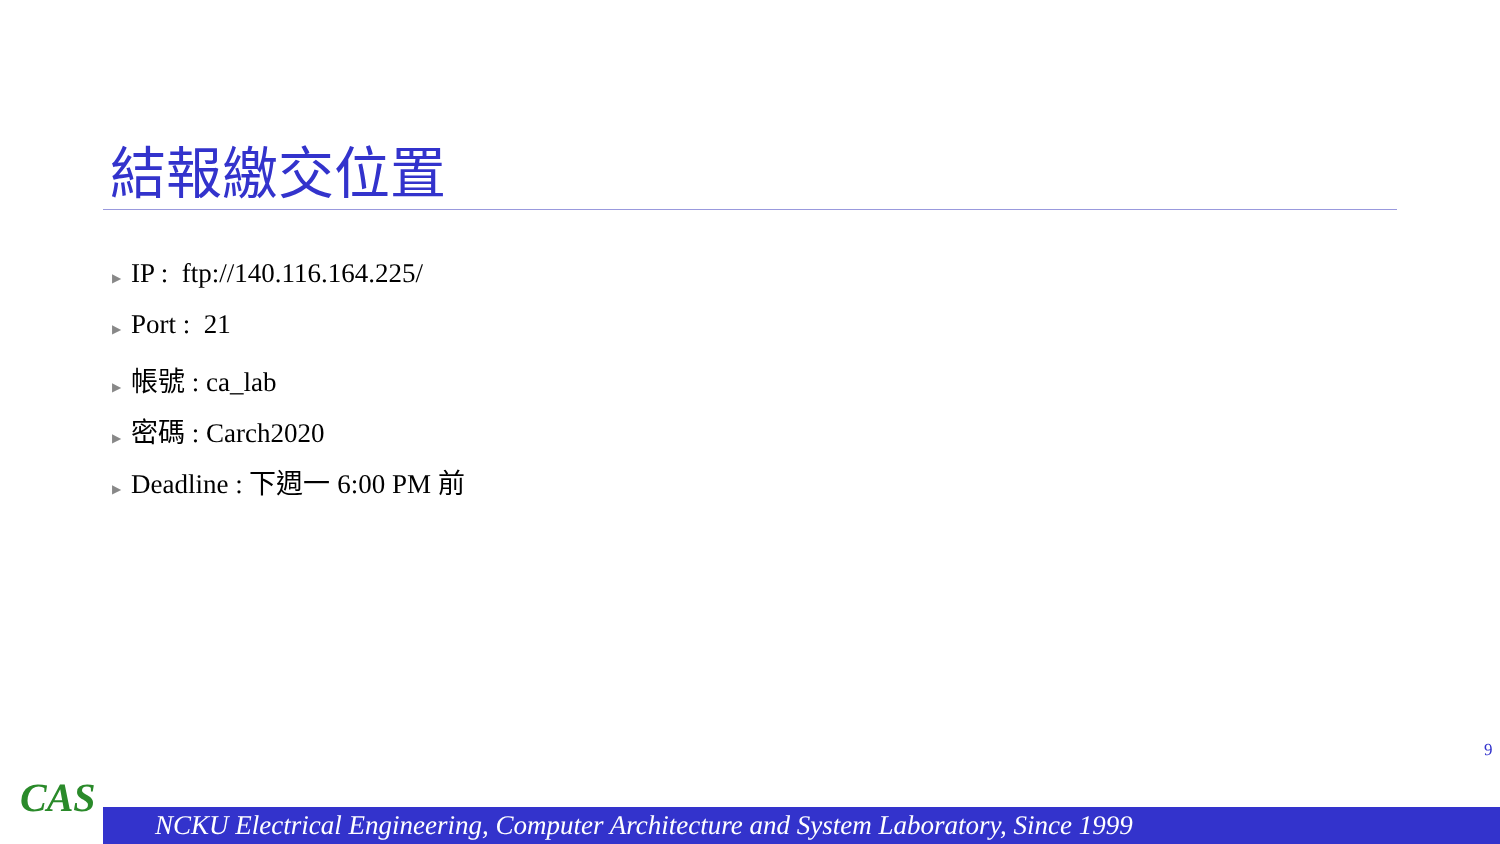結報繳交位置
▶ IP : ftp://140.116.164.225/
▶ Port : 21
▶ 帳號 : ca_lab
▶ 密碼 : Carch2020
▶ Deadline : 下週一 6:00 PM 前
9
CAS
NCKU Electrical Engineering, Computer Architecture and System Laboratory, Since 1999